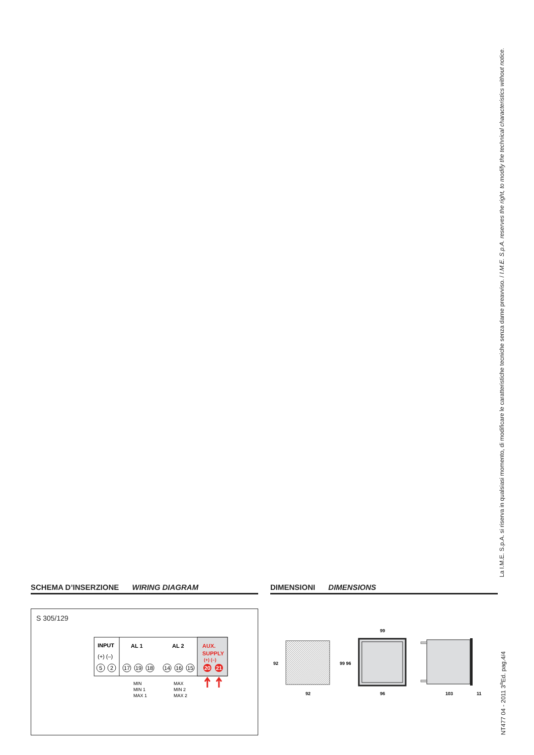SCHEMA D’INSERZIONE WIRING DIAGRAM
S 305/129
INPUT
(+) (–)
AL 1
AL 2
AUX.
SUPPLY
(+) (–)
5
2
17
19
18
14
16
15
20
21
MIN
MIN 1
MAX 1
MAX
MIN 2
MAX 2
DIMENSIONI DIMENSIONS
92
92
99
99 96
96
103
11
La I.M.E. S.p.A. si riserva in qualsiasi momento, di modificare le caratteristiche tecniche senza darne preavviso. / I.M.E. S.p.A. reserves the right, to modify the technical characteristics without notice.
NT477 04 - 2011 3<sup>a</sup>Ed. pag.4/4